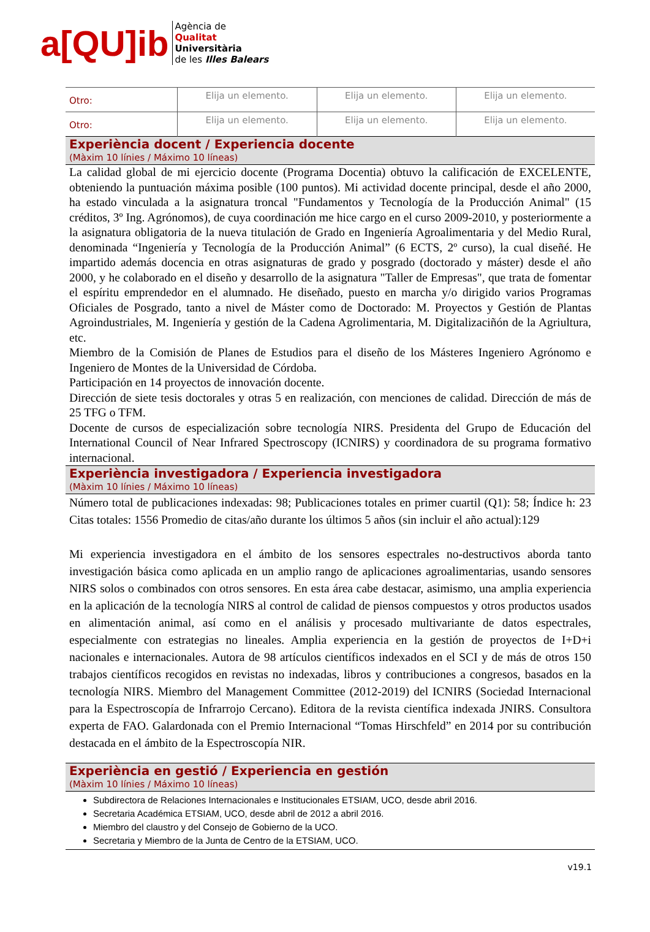a[QU]ib
Agència de
Qualitat
Universitària
de les Illes Balears
| Otro: | Elija un elemento. | Elija un elemento. | Elija un elemento. |
| Otro: | Elija un elemento. | Elija un elemento. | Elija un elemento. |
| Experiència docent / Experiencia docente (Màxim 10 línies / Máximo 10 líneas) | | | |
| La calidad global de mi ejercicio docente (Programa Docentia) obtuvo la calificación de EXCELENTE, obteniendo la puntuación máxima posible (100 puntos). Mi actividad docente principal, desde el año 2000, ha estado vinculada a la asignatura troncal "Fundamentos y Tecnología de la Producción Animal" (15 créditos, 3º Ing. Agrónomos), de cuya coordinación me hice cargo en el curso 2009-2010, y posteriormente a la asignatura obligatoria de la nueva titulación de Grado en Ingeniería Agroalimentaria y del Medio Rural, denominada “Ingeniería y Tecnología de la Producción Animal” (6 ECTS, 2º curso), la cual diseñé. He impartido además docencia en otras asignaturas de grado y posgrado (doctorado y máster) desde el año 2000, y he colaborado en el diseño y desarrollo de la asignatura "Taller de Empresas", que trata de fomentar el espíritu emprendedor en el alumnado. He diseñado, puesto en marcha y/o dirigido varios Programas Oficiales de Posgrado, tanto a nivel de Máster como de Doctorado: M. Proyectos y Gestión de Plantas Agroindustriales, M. Ingeniería y gestión de la Cadena Agrolimentaria, M. Digitalizaciñón de la Agriultura, etc. Miembro de la Comisión de Planes de Estudios para el diseño de los Másteres Ingeniero Agrónomo e Ingeniero de Montes de la Universidad de Córdoba. Participación en 14 proyectos de innovación docente. Dirección de siete tesis doctorales y otras 5 en realización, con menciones de calidad. Dirección de más de 25 TFG o TFM. Docente de cursos de especialización sobre tecnología NIRS. Presidenta del Grupo de Educación del International Council of Near Infrared Spectroscopy (ICNIRS) y coordinadora de su programa formativo internacional. | | | |
| Experiència investigadora / Experiencia investigadora (Màxim 10 línies / Máximo 10 líneas) | | | |
| Número total de publicaciones indexadas: 98; Publicaciones totales en primer cuartil (Q1): 58; Índice h: 23 Citas totales: 1556 Promedio de citas/año durante los últimos 5 años (sin incluir el año actual):129 Mi experiencia investigadora en el ámbito de los sensores espectrales no-destructivos aborda tanto investigación básica como aplicada en un amplio rango de aplicaciones agroalimentarias, usando sensores NIRS solos o combinados con otros sensores. En esta área cabe destacar, asimismo, una amplia experiencia en la aplicación de la tecnología NIRS al control de calidad de piensos compuestos y otros productos usados en alimentación animal, así como en el análisis y procesado multivariante de datos espectrales, especialmente con estrategias no lineales. Amplia experiencia en la gestión de proyectos de I+D+i nacionales e internacionales. Autora de 98 artículos científicos indexados en el SCI y de más de otros 150 trabajos científicos recogidos en revistas no indexadas, libros y contribuciones a congresos, basados en la tecnología NIRS. Miembro del Management Committee (2012-2019) del ICNIRS (Sociedad Internacional para la Espectroscopía de Infrarrojo Cercano). Editora de la revista científica indexada JNIRS. Consultora experta de FAO. Galardonada con el Premio Internacional “Tomas Hirschfeld” en 2014 por su contribución destacada en el ámbito de la Espectroscopía NIR. | | | |
| Experiència en gestió / Experiencia en gestión (Màxim 10 línies / Máximo 10 líneas) | | | |
| Subdirectora de Relaciones Internacionales e Institucionales ETSIAM, UCO, desde abril 2016. Secretaria Académica ETSIAM, UCO, desde abril de 2012 a abril 2016. Miembro del claustro y del Consejo de Gobierno de la UCO. Secretaria y Miembro de la Junta de Centro de la ETSIAM, UCO. | | | |
v19.1